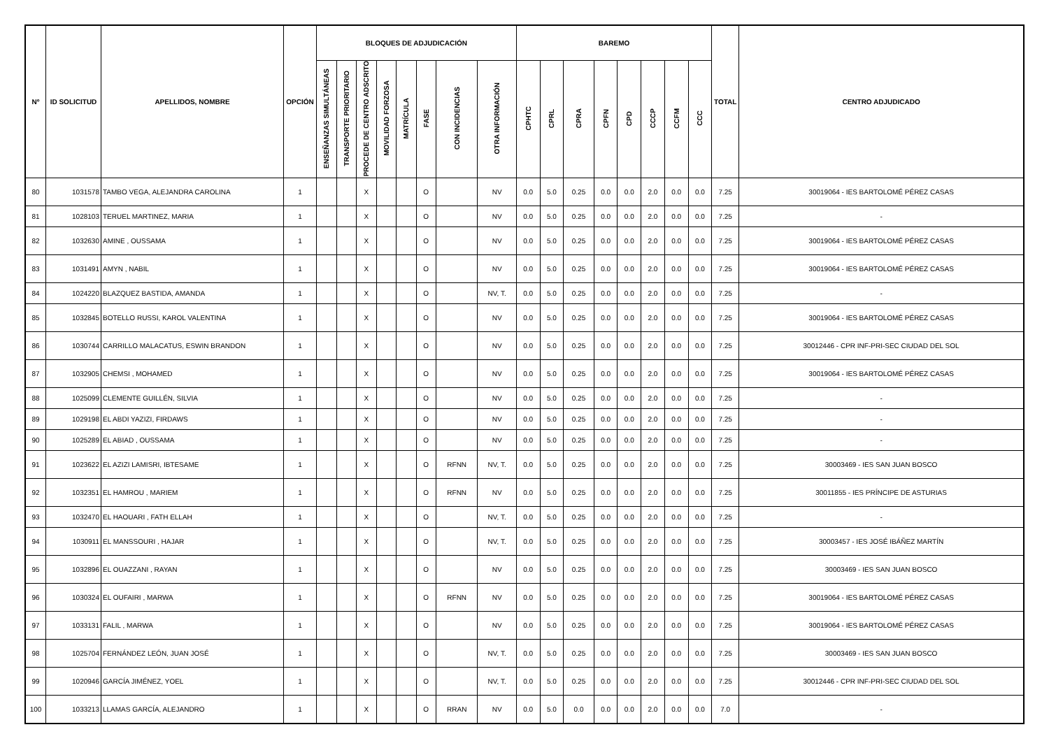| Nº | ID SOLICITUD | APELLIDOS, NOMBRE | OPCIÓN | BLOQUES DE ADJUDICACIÓN | | | | | | | | BAREMO | | | | | | | | TOTAL | CENTRO ADJUDICADO |
| --- | --- | --- | --- | --- | --- | --- | --- | --- | --- | --- | --- | --- | --- | --- | --- | --- | --- | --- | --- | --- | --- |
| | | | | ENSEÑANZAS SIMULTÁNEAS | TRANSPORTE PRIORITARIO | PROCEDE DE CENTRO ADSCRITO | MOVILIDAD FORZOSA | MATRÍCULA | FASE | CON INCIDENCIAS | OTRA INFORMACIÓN | CPHTC | CPRL | CPRA | CPFN | CPD | CCCP | CCFM | CCC | | |
| 80 | 1031578 | TAMBO VEGA, ALEJANDRA CAROLINA | 1 | | | X | | | O | | NV | 0.0 | 5.0 | 0.25 | 0.0 | 0.0 | 2.0 | 0.0 | 0.0 | 7.25 | 30019064 - IES BARTOLOMÉ PÉREZ CASAS |
| 81 | 1028103 | TERUEL MARTINEZ, MARIA | 1 | | | X | | | O | | NV | 0.0 | 5.0 | 0.25 | 0.0 | 0.0 | 2.0 | 0.0 | 0.0 | 7.25 | - |
| 82 | 1032630 | AMINE , OUSSAMA | 1 | | | X | | | O | | NV | 0.0 | 5.0 | 0.25 | 0.0 | 0.0 | 2.0 | 0.0 | 0.0 | 7.25 | 30019064 - IES BARTOLOMÉ PÉREZ CASAS |
| 83 | 1031491 | AMYN , NABIL | 1 | | | X | | | O | | NV | 0.0 | 5.0 | 0.25 | 0.0 | 0.0 | 2.0 | 0.0 | 0.0 | 7.25 | 30019064 - IES BARTOLOMÉ PÉREZ CASAS |
| 84 | 1024220 | BLAZQUEZ BASTIDA, AMANDA | 1 | | | X | | | O | | NV, T. | 0.0 | 5.0 | 0.25 | 0.0 | 0.0 | 2.0 | 0.0 | 0.0 | 7.25 | - |
| 85 | 1032845 | BOTELLO RUSSI, KAROL VALENTINA | 1 | | | X | | | O | | NV | 0.0 | 5.0 | 0.25 | 0.0 | 0.0 | 2.0 | 0.0 | 0.0 | 7.25 | 30019064 - IES BARTOLOMÉ PÉREZ CASAS |
| 86 | 1030744 | CARRILLO MALACATUS, ESWIN BRANDON | 1 | | | X | | | O | | NV | 0.0 | 5.0 | 0.25 | 0.0 | 0.0 | 2.0 | 0.0 | 0.0 | 7.25 | 30012446 - CPR INF-PRI-SEC CIUDAD DEL SOL |
| 87 | 1032905 | CHEMSI , MOHAMED | 1 | | | X | | | O | | NV | 0.0 | 5.0 | 0.25 | 0.0 | 0.0 | 2.0 | 0.0 | 0.0 | 7.25 | 30019064 - IES BARTOLOMÉ PÉREZ CASAS |
| 88 | 1025099 | CLEMENTE GUILLÉN, SILVIA | 1 | | | X | | | O | | NV | 0.0 | 5.0 | 0.25 | 0.0 | 0.0 | 2.0 | 0.0 | 0.0 | 7.25 | - |
| 89 | 1029198 | EL ABDI YAZIZI, FIRDAWS | 1 | | | X | | | O | | NV | 0.0 | 5.0 | 0.25 | 0.0 | 0.0 | 2.0 | 0.0 | 0.0 | 7.25 | - |
| 90 | 1025289 | EL ABIAD , OUSSAMA | 1 | | | X | | | O | | NV | 0.0 | 5.0 | 0.25 | 0.0 | 0.0 | 2.0 | 0.0 | 0.0 | 7.25 | - |
| 91 | 1023622 | EL AZIZI LAMISRI, IBTESAME | 1 | | | X | | | O | RFNN | NV, T. | 0.0 | 5.0 | 0.25 | 0.0 | 0.0 | 2.0 | 0.0 | 0.0 | 7.25 | 30003469 - IES SAN JUAN BOSCO |
| 92 | 1032351 | EL HAMROU , MARIEM | 1 | | | X | | | O | RFNN | NV | 0.0 | 5.0 | 0.25 | 0.0 | 0.0 | 2.0 | 0.0 | 0.0 | 7.25 | 30011855 - IES PRÍNCIPE DE ASTURIAS |
| 93 | 1032470 | EL HAOUARI , FATH ELLAH | 1 | | | X | | | O | | NV, T. | 0.0 | 5.0 | 0.25 | 0.0 | 0.0 | 2.0 | 0.0 | 0.0 | 7.25 | - |
| 94 | 1030911 | EL MANSSOURI , HAJAR | 1 | | | X | | | O | | NV, T. | 0.0 | 5.0 | 0.25 | 0.0 | 0.0 | 2.0 | 0.0 | 0.0 | 7.25 | 30003457 - IES JOSÉ IBÁÑEZ MARTÍN |
| 95 | 1032896 | EL OUAZZANI , RAYAN | 1 | | | X | | | O | | NV | 0.0 | 5.0 | 0.25 | 0.0 | 0.0 | 2.0 | 0.0 | 0.0 | 7.25 | 30003469 - IES SAN JUAN BOSCO |
| 96 | 1030324 | EL OUFAIRI , MARWA | 1 | | | X | | | O | RFNN | NV | 0.0 | 5.0 | 0.25 | 0.0 | 0.0 | 2.0 | 0.0 | 0.0 | 7.25 | 30019064 - IES BARTOLOMÉ PÉREZ CASAS |
| 97 | 1033131 | FALIL , MARWA | 1 | | | X | | | O | | NV | 0.0 | 5.0 | 0.25 | 0.0 | 0.0 | 2.0 | 0.0 | 0.0 | 7.25 | 30019064 - IES BARTOLOMÉ PÉREZ CASAS |
| 98 | 1025704 | FERNÁNDEZ LEÓN, JUAN JOSÉ | 1 | | | X | | | O | | NV, T. | 0.0 | 5.0 | 0.25 | 0.0 | 0.0 | 2.0 | 0.0 | 0.0 | 7.25 | 30003469 - IES SAN JUAN BOSCO |
| 99 | 1020946 | GARCÍA JIMÉNEZ, YOEL | 1 | | | X | | | O | | NV, T. | 0.0 | 5.0 | 0.25 | 0.0 | 0.0 | 2.0 | 0.0 | 0.0 | 7.25 | 30012446 - CPR INF-PRI-SEC CIUDAD DEL SOL |
| 100 | 1033213 | LLAMAS GARCÍA, ALEJANDRO | 1 | | | X | | | O | RRAN | NV | 0.0 | 5.0 | 0.0 | 0.0 | 0.0 | 2.0 | 0.0 | 0.0 | 7.0 | - |